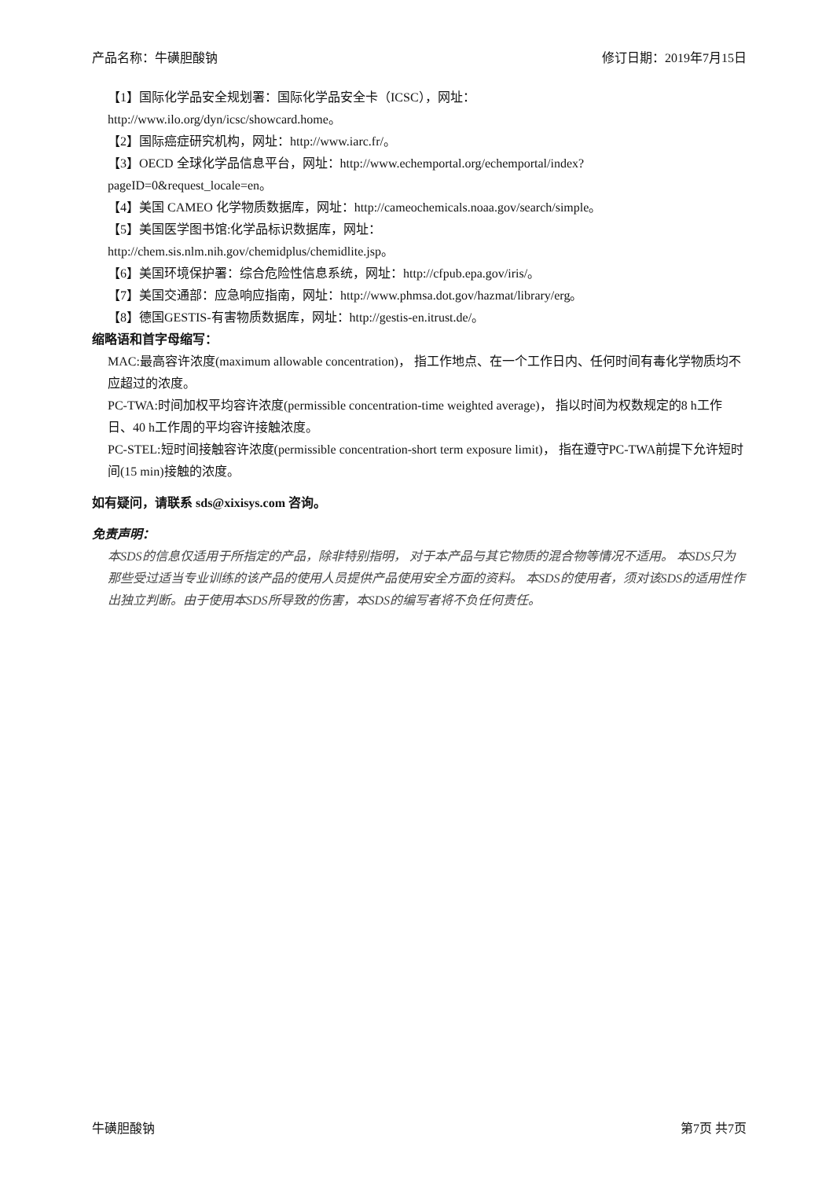产品名称：牛磺胆酸钠 修订日期：2019年7月15日
【1】国际化学品安全规划署：国际化学品安全卡（ICSC），网址：
http://www.ilo.org/dyn/icsc/showcard.home。
【2】国际癌症研究机构，网址：http://www.iarc.fr/。
【3】OECD 全球化学品信息平台，网址：http://www.echemportal.org/echemportal/index?
pageID=0&request_locale=en。
【4】美国 CAMEO 化学物质数据库，网址：http://cameochemicals.noaa.gov/search/simple。
【5】美国医学图书馆:化学品标识数据库，网址：
http://chem.sis.nlm.nih.gov/chemidplus/chemidlite.jsp。
【6】美国环境保护署：综合危险性信息系统，网址：http://cfpub.epa.gov/iris/。
【7】美国交通部：应急响应指南，网址：http://www.phmsa.dot.gov/hazmat/library/erg。
【8】德国GESTIS-有害物质数据库，网址：http://gestis-en.itrust.de/。
缩略语和首字母缩写：
MAC:最高容许浓度(maximum allowable concentration)， 指工作地点、在一个工作日内、任何时间有毒化学物质均不应超过的浓度。
PC-TWA:时间加权平均容许浓度(permissible concentration-time weighted average)， 指以时间为权数规定的8 h工作日、40 h工作周的平均容许接触浓度。
PC-STEL:短时间接触容许浓度(permissible concentration-short term exposure limit)， 指在遵守PC-TWA前提下允许短时间(15 min)接触的浓度。
如有疑问，请联系 sds@xixisys.com 咨询。
免责声明：
本SDS的信息仅适用于所指定的产品，除非特别指明， 对于本产品与其它物质的混合物等情况不适用。 本SDS只为那些受过适当专业训练的该产品的使用人员提供产品使用安全方面的资料。 本SDS的使用者，须对该SDS的适用性作出独立判断。由于使用本SDS所导致的伤害，本SDS的编写者将不负任何责任。
牛磺胆酸钠 第7页 共7页